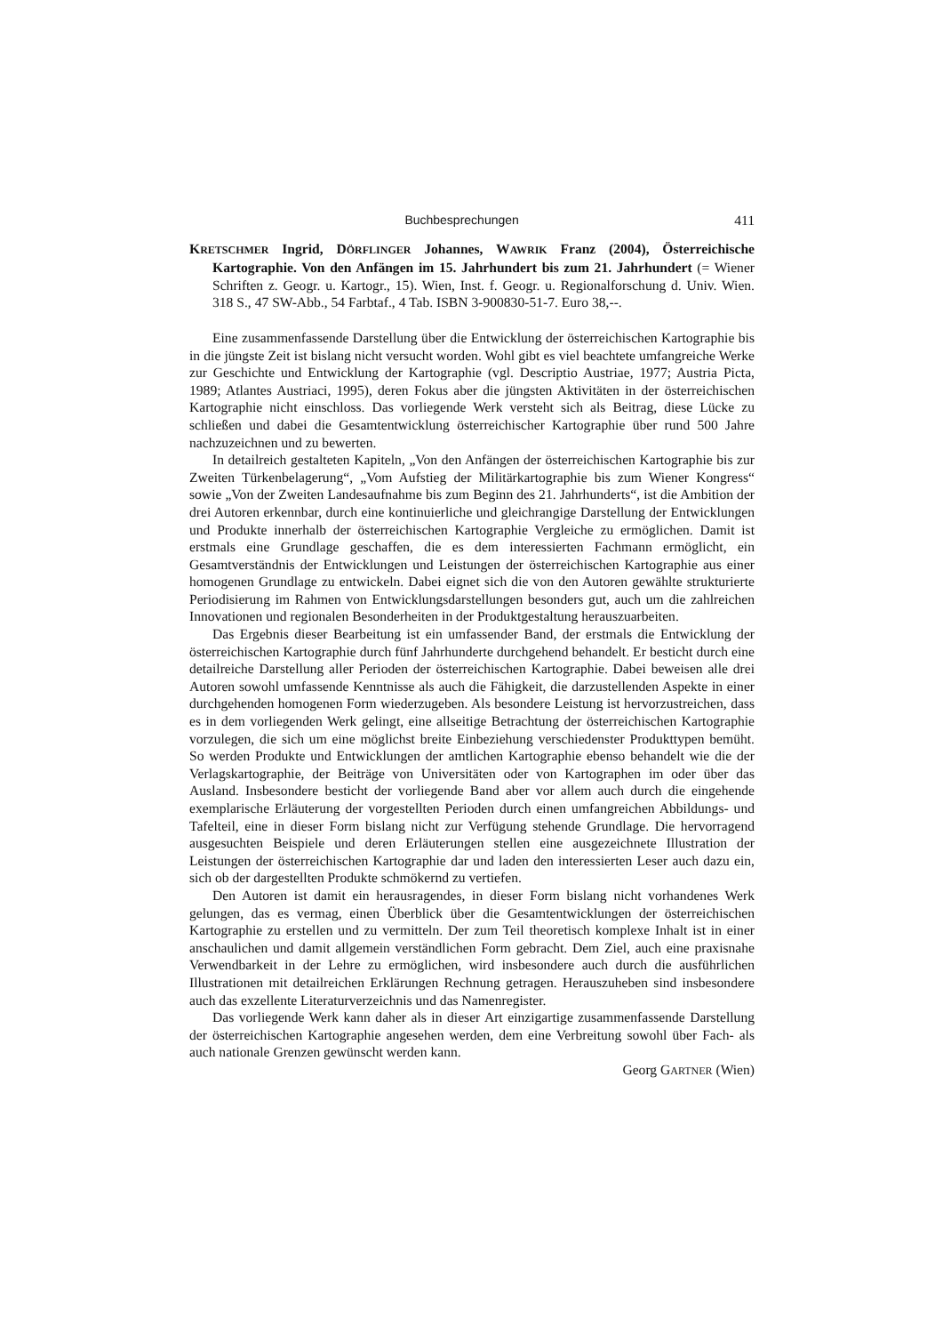Buchbesprechungen 411
KRETSCHMER Ingrid, DÖRFLINGER Johannes, WAWRIK Franz (2004), Österreichische Kartographie. Von den Anfängen im 15. Jahrhundert bis zum 21. Jahrhundert (= Wiener Schriften z. Geogr. u. Kartogr., 15). Wien, Inst. f. Geogr. u. Regionalforschung d. Univ. Wien. 318 S., 47 SW-Abb., 54 Farbtaf., 4 Tab. ISBN 3-900830-51-7. Euro 38,--.
Eine zusammenfassende Darstellung über die Entwicklung der österreichischen Kartographie bis in die jüngste Zeit ist bislang nicht versucht worden. Wohl gibt es viel beachtete umfangreiche Werke zur Geschichte und Entwicklung der Kartographie (vgl. Descriptio Austriae, 1977; Austria Picta, 1989; Atlantes Austriaci, 1995), deren Fokus aber die jüngsten Aktivitäten in der österreichischen Kartographie nicht einschloss. Das vorliegende Werk versteht sich als Beitrag, diese Lücke zu schließen und dabei die Gesamtentwicklung österreichischer Kartographie über rund 500 Jahre nachzuzeichnen und zu bewerten.
In detailreich gestalteten Kapiteln, „Von den Anfängen der österreichischen Kartographie bis zur Zweiten Türkenbelagerung“, „Vom Aufstieg der Militärkartographie bis zum Wiener Kongress“ sowie „Von der Zweiten Landesaufnahme bis zum Beginn des 21. Jahrhunderts“, ist die Ambition der drei Autoren erkennbar, durch eine kontinuierliche und gleichrangige Darstellung der Entwicklungen und Produkte innerhalb der österreichischen Kartographie Vergleiche zu ermöglichen. Damit ist erstmals eine Grundlage geschaffen, die es dem interessierten Fachmann ermöglicht, ein Gesamtverständnis der Entwicklungen und Leistungen der österreichischen Kartographie aus einer homogenen Grundlage zu entwickeln. Dabei eignet sich die von den Autoren gewählte strukturierte Periodisierung im Rahmen von Entwicklungsdarstellungen besonders gut, auch um die zahlreichen Innovationen und regionalen Besonderheiten in der Produktgestaltung herauszuarbeiten.
Das Ergebnis dieser Bearbeitung ist ein umfassender Band, der erstmals die Entwicklung der österreichischen Kartographie durch fünf Jahrhunderte durchgehend behandelt. Er besticht durch eine detailreiche Darstellung aller Perioden der österreichischen Kartographie. Dabei beweisen alle drei Autoren sowohl umfassende Kenntnisse als auch die Fähigkeit, die darzustellenden Aspekte in einer durchgehenden homogenen Form wiederzugeben. Als besondere Leistung ist hervorzustreichen, dass es in dem vorliegenden Werk gelingt, eine allseitige Betrachtung der österreichischen Kartographie vorzulegen, die sich um eine möglichst breite Einbeziehung verschiedenster Produkttypen bemüht. So werden Produkte und Entwicklungen der amtlichen Kartographie ebenso behandelt wie die der Verlagskartographie, der Beiträge von Universitäten oder von Kartographen im oder über das Ausland. Insbesondere besticht der vorliegende Band aber vor allem auch durch die eingehende exemplarische Erläuterung der vorgestellten Perioden durch einen umfangreichen Abbildungs- und Tafelteil, eine in dieser Form bislang nicht zur Verfügung stehende Grundlage. Die hervorragend ausgesuchten Beispiele und deren Erläuterungen stellen eine ausgezeichnete Illustration der Leistungen der österreichischen Kartographie dar und laden den interessierten Leser auch dazu ein, sich ob der dargestellten Produkte schmökernd zu vertiefen.
Den Autoren ist damit ein herausragendes, in dieser Form bislang nicht vorhandenes Werk gelungen, das es vermag, einen Überblick über die Gesamtentwicklungen der österreichischen Kartographie zu erstellen und zu vermitteln. Der zum Teil theoretisch komplexe Inhalt ist in einer anschaulichen und damit allgemein verständlichen Form gebracht. Dem Ziel, auch eine praxisnahe Verwendbarkeit in der Lehre zu ermöglichen, wird insbesondere auch durch die ausführlichen Illustrationen mit detailreichen Erklärungen Rechnung getragen. Herauszuheben sind insbesondere auch das exzellente Literaturverzeichnis und das Namenregister.
Das vorliegende Werk kann daher als in dieser Art einzigartige zusammenfassende Darstellung der österreichischen Kartographie angesehen werden, dem eine Verbreitung sowohl über Fach- als auch nationale Grenzen gewünscht werden kann.
Georg GARTNER (Wien)